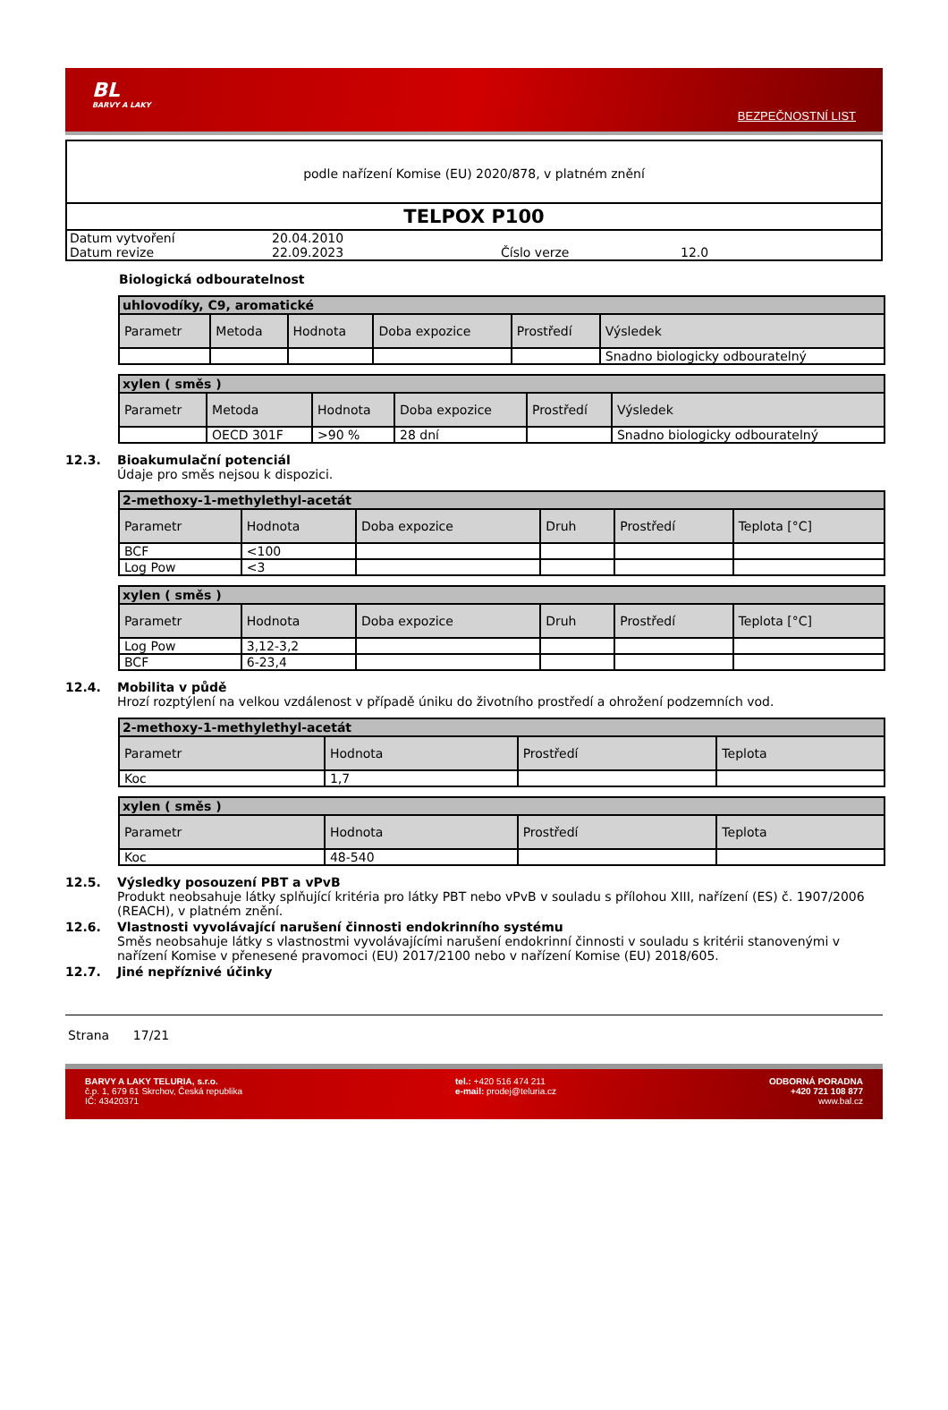BL
BARVY A LAKY
BEZPEČNOSTNÍ LIST
podle nařízení Komise (EU) 2020/878, v platném znění
TELPOX P100
| Datum vytvoření | 20.04.2010 | | |
| Datum revize | 22.09.2023 | Číslo verze | 12.0 |
Biologická odbouratelnost
| uhlovodíky, C9, aromatické | | | | | |
| --- | --- | --- | --- | --- | --- |
| Parametr | Metoda | Hodnota | Doba expozice | Prostředí | Výsledek |
| | | | | | Snadno biologicky odbouratelný |
| xylen ( směs ) | | | | | |
| --- | --- | --- | --- | --- | --- |
| Parametr | Metoda | Hodnota | Doba expozice | Prostředí | Výsledek |
| | OECD 301F | >90 % | 28 dní | | Snadno biologicky odbouratelný |
12.3. Bioakumulační potenciál
Údaje pro směs nejsou k dispozici.
| 2-methoxy-1-methylethyl-acetát | | | | | |
| --- | --- | --- | --- | --- | --- |
| Parametr | Hodnota | Doba expozice | Druh | Prostředí | Teplota [°C] |
| BCF | <100 | | | | |
| Log Pow | <3 | | | | |
| xylen ( směs ) | | | | | |
| --- | --- | --- | --- | --- | --- |
| Parametr | Hodnota | Doba expozice | Druh | Prostředí | Teplota [°C] |
| Log Pow | 3,12-3,2 | | | | |
| BCF | 6-23,4 | | | | |
12.4. Mobilita v půdě
Hrozí rozptýlení na velkou vzdálenost v případě úniku do životního prostředí a ohrožení podzemních vod.
| 2-methoxy-1-methylethyl-acetát | | | |
| --- | --- | --- | --- |
| Parametr | Hodnota | Prostředí | Teplota |
| Koc | 1,7 | | |
| xylen ( směs ) | | | |
| --- | --- | --- | --- |
| Parametr | Hodnota | Prostředí | Teplota |
| Koc | 48-540 | | |
12.5. Výsledky posouzení PBT a vPvB
Produkt neobsahuje látky splňující kritéria pro látky PBT nebo vPvB v souladu s přílohou XIII, nařízení (ES) č. 1907/2006 (REACH), v platném znění.
12.6. Vlastnosti vyvolávající narušení činnosti endokrinního systému
Směs neobsahuje látky s vlastnostmi vyvolávajícími narušení endokrinní činnosti v souladu s kritérii stanovenými v nařízení Komise v přenesené pravomoci (EU) 2017/2100 nebo v nařízení Komise (EU) 2018/605.
12.7. Jiné nepříznivé účinky
Strana 17/21
BARVY A LAKY TELURIA, s.r.o.
č.p. 1, 679 61 Skrchov, Česká republika
IČ: 43420371
tel.: +420 516 474 211
e-mail: prodej@teluria.cz
ODBORNÁ PORADNA
+420 721 108 877
www.bal.cz